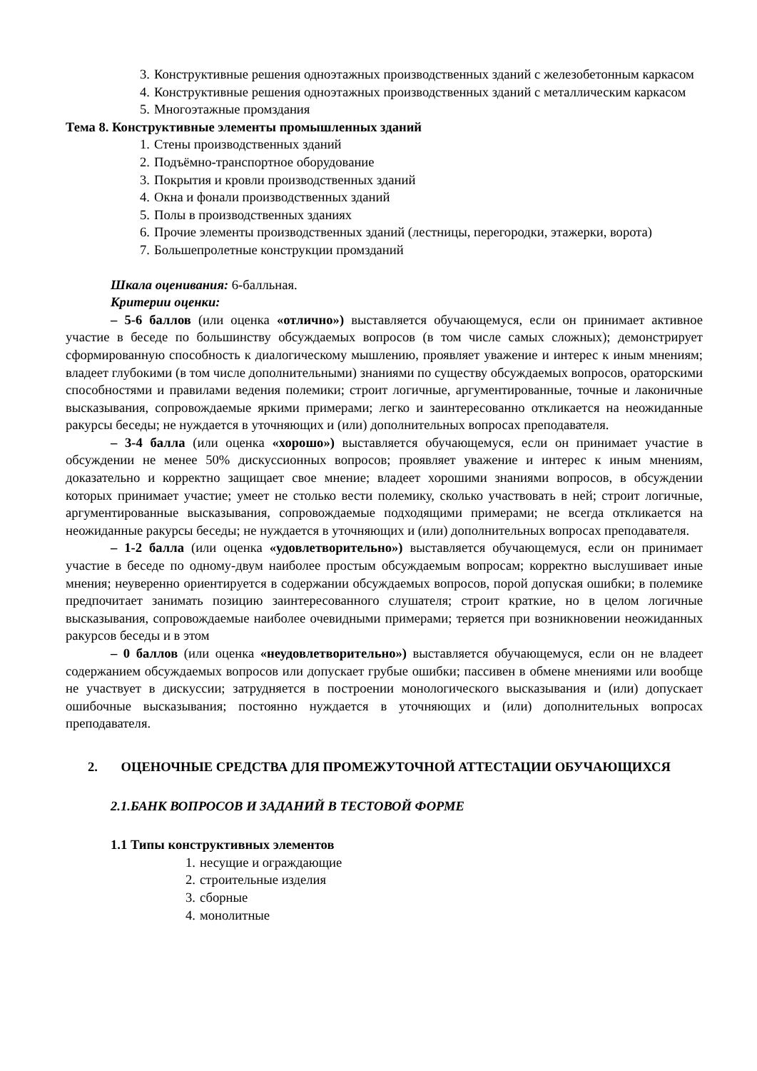3. Конструктивные решения одноэтажных производственных зданий с железобетонным каркасом
4. Конструктивные решения одноэтажных производственных зданий с металлическим каркасом
5. Многоэтажные промздания
Тема 8. Конструктивные элементы промышленных зданий
1. Стены производственных зданий
2. Подъёмно-транспортное оборудование
3. Покрытия и кровли производственных зданий
4. Окна и фонали производственных зданий
5. Полы в производственных зданиях
6. Прочие элементы производственных зданий (лестницы, перегородки, этажерки, ворота)
7. Большепролетные конструкции промзданий
Шкала оценивания: 6-балльная.
Критерии оценки:
– 5-6 баллов (или оценка «отлично») выставляется обучающемуся, если он принимает активное участие в беседе по большинству обсуждаемых вопросов (в том числе самых сложных); демонстрирует сформированную способность к диалогическому мышлению, проявляет уважение и интерес к иным мнениям; владеет глубокими (в том числе дополнительными) знаниями по существу обсуждаемых вопросов, ораторскими способностями и правилами ведения полемики; строит логичные, аргументированные, точные и лаконичные высказывания, сопровождаемые яркими примерами; легко и заинтересованно откликается на неожиданные ракурсы беседы; не нуждается в уточняющих и (или) дополнительных вопросах преподавателя.
– 3-4 балла (или оценка «хорошо») выставляется обучающемуся, если он принимает участие в обсуждении не менее 50% дискуссионных вопросов; проявляет уважение и интерес к иным мнениям, доказательно и корректно защищает свое мнение; владеет хорошими знаниями вопросов, в обсуждении которых принимает участие; умеет не столько вести полемику, сколько участвовать в ней; строит логичные, аргументированные высказывания, сопровождаемые подходящими примерами; не всегда откликается на неожиданные ракурсы беседы; не нуждается в уточняющих и (или) дополнительных вопросах преподавателя.
– 1-2 балла (или оценка «удовлетворительно») выставляется обучающемуся, если он принимает участие в беседе по одному-двум наиболее простым обсуждаемым вопросам; корректно выслушивает иные мнения; неуверенно ориентируется в содержании обсуждаемых вопросов, порой допуская ошибки; в полемике предпочитает занимать позицию заинтересованного слушателя; строит краткие, но в целом логичные высказывания, сопровождаемые наиболее очевидными примерами; теряется при возникновении неожиданных ракурсов беседы и в этом
– 0 баллов (или оценка «неудовлетворительно») выставляется обучающемуся, если он не владеет содержанием обсуждаемых вопросов или допускает грубые ошибки; пассивен в обмене мнениями или вообще не участвует в дискуссии; затрудняется в построении монологического высказывания и (или) допускает ошибочные высказывания; постоянно нуждается в уточняющих и (или) дополнительных вопросах преподавателя.
2. ОЦЕНОЧНЫЕ СРЕДСТВА ДЛЯ ПРОМЕЖУТОЧНОЙ АТТЕСТАЦИИ ОБУЧАЮЩИХСЯ
2.1.БАНК ВОПРОСОВ И ЗАДАНИЙ В ТЕСТОВОЙ ФОРМЕ
1.1 Типы конструктивных элементов
1. несущие и ограждающие
2. строительные изделия
3. сборные
4. монолитные